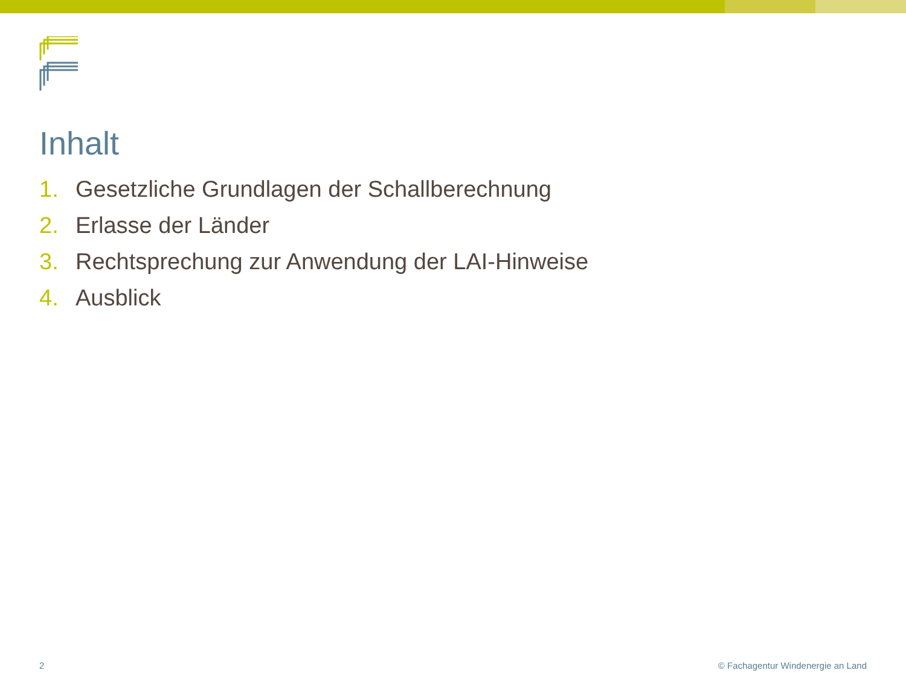Inhalt
1. Gesetzliche Grundlagen der Schallberechnung
2. Erlasse der Länder
3. Rechtsprechung zur Anwendung der LAI-Hinweise
4. Ausblick
2 © Fachagentur Windenergie an Land